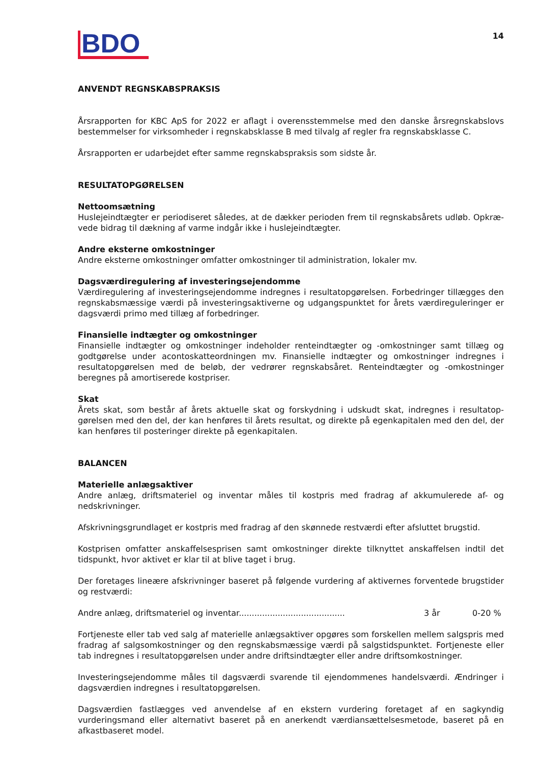BDO
14
ANVENDT REGNSKABSPRAKSIS
Årsrapporten for KBC ApS for 2022 er aflagt i overensstemmelse med den danske årsregnskabslovs bestemmelser for virksomheder i regnskabsklasse B med tilvalg af regler fra regnskabsklasse C.
Årsrapporten er udarbejdet efter samme regnskabspraksis som sidste år.
RESULTATOPGØRELSEN
Nettoomsætning
Huslejeindtægter er periodiseret således, at de dækker perioden frem til regnskabsårets udløb. Opkræ-vede bidrag til dækning af varme indgår ikke i huslejeindtægter.
Andre eksterne omkostninger
Andre eksterne omkostninger omfatter omkostninger til administration, lokaler mv.
Dagsværdiregulering af investeringsejendomme
Værdiregulering af investeringsejendomme indregnes i resultatopgørelsen. Forbedringer tillægges den regnskabsmæssige værdi på investeringsaktiverne og udgangspunktet for årets værdireguleringer er dagsværdi primo med tillæg af forbedringer.
Finansielle indtægter og omkostninger
Finansielle indtægter og omkostninger indeholder renteindtægter og -omkostninger samt tillæg og godtgørelse under acontoskatteordningen mv. Finansielle indtægter og omkostninger indregnes i resultatopgørelsen med de beløb, der vedrører regnskabsåret. Renteindtægter og -omkostninger beregnes på amortiserede kostpriser.
Skat
Årets skat, som består af årets aktuelle skat og forskydning i udskudt skat, indregnes i resultatop-gørelsen med den del, der kan henføres til årets resultat, og direkte på egenkapitalen med den del, der kan henføres til posteringer direkte på egenkapitalen.
BALANCEN
Materielle anlægsaktiver
Andre anlæg, driftsmateriel og inventar måles til kostpris med fradrag af akkumulerede af- og nedskrivninger.
Afskrivningsgrundlaget er kostpris med fradrag af den skønnede restværdi efter afsluttet brugstid.
Kostprisen omfatter anskaffelsesprisen samt omkostninger direkte tilknyttet anskaffelsen indtil det tidspunkt, hvor aktivet er klar til at blive taget i brug.
Der foretages lineære afskrivninger baseret på følgende vurdering af aktivernes forventede brugstider og restværdi:
Andre anlæg, driftsmateriel og inventar......................................... 3 år 0-20 %
Fortjeneste eller tab ved salg af materielle anlægsaktiver opgøres som forskellen mellem salgspris med fradrag af salgsomkostninger og den regnskabsmæssige værdi på salgstidspunktet. Fortjeneste eller tab indregnes i resultatopgørelsen under andre driftsindtægter eller andre driftsomkostninger.
Investeringsejendomme måles til dagsværdi svarende til ejendommenes handelsværdi. Ændringer i dagsværdien indregnes i resultatopgørelsen.
Dagsværdien fastlægges ved anvendelse af en ekstern vurdering foretaget af en sagkyndig vurderingsmand eller alternativt baseret på en anerkendt værdiansættelsesmetode, baseret på en afkastbaseret model.